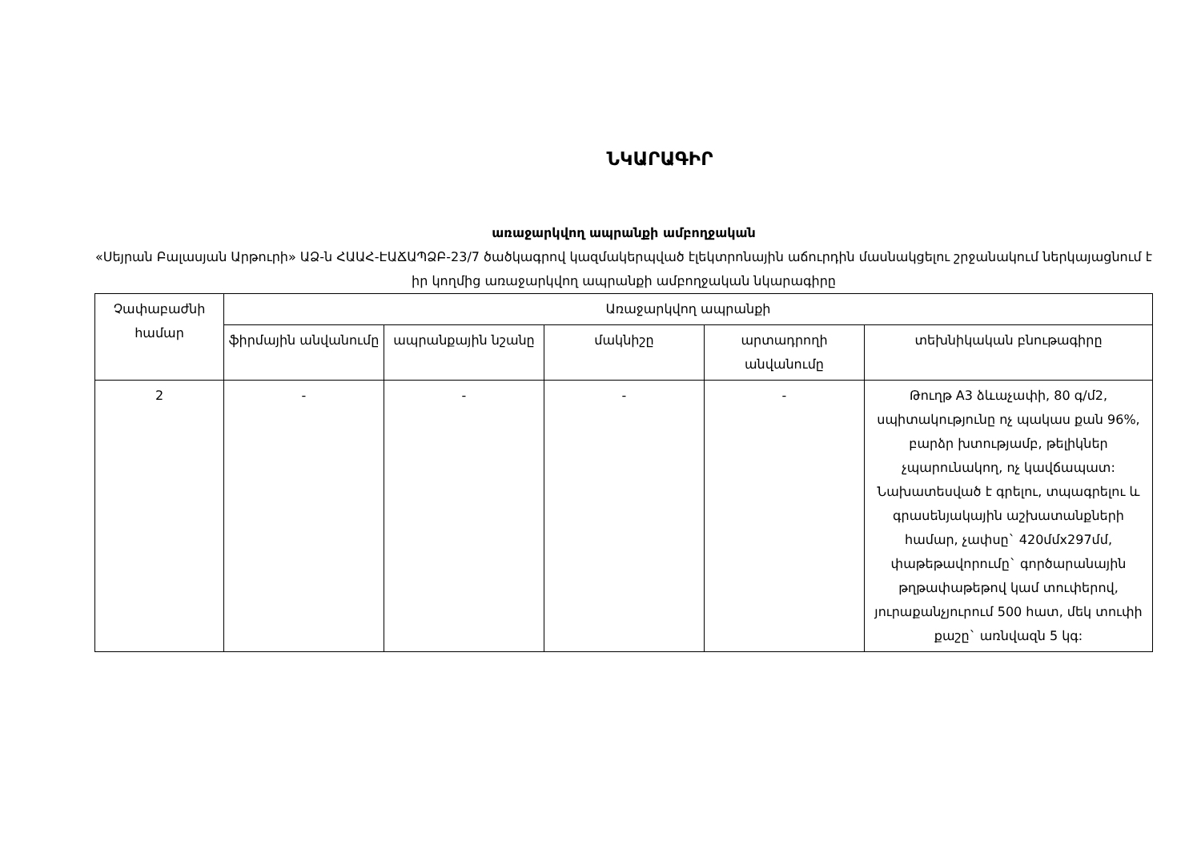ՆԿԱՐԱԳԻՐ
առաջարկվող ապրանքի ամբողջական
«Սեյրան Բալասյան Արթուրի» ԱՁ-ն ՀԱԱՀ-ԷԱՃԱՊՁԲ-23/7 ծածկագրով կազմակերպված էլեկտրոնային աճուրդին մասնակցելու շրջանակում ներկայացնում է իր կողմից առաջարկվող ապրանքի ամբողջական նկարագիրը
| Չափաբաժնի համար | Առաջարկվող ապրանքի | | | | |
| --- | --- | --- | --- | --- | --- |
| | ֆիրմային անվանումը | ապրանքային նշանը | մակնիշը | արտադրողի անվանումը | տեխնիկական բնութագիրը |
| 2 | - | - | - | - | Թուղթ A3 ձևաչափի, 80 գ/մ2, սպիտակությունը ոչ պակաս քան 96%, բարձր խտությամբ, թելիկներ չպարունակող, ոչ կավճապատ: Նախատեսված է գրելու, տպագրելու և գրասենյակային աշխատանքների համար, չափսը` 420մմx297մմ, փաթեթավորումը` գործարանային թղթափաթեթով կամ տուփերով, յուրաքանչյուրում 500 հատ, մեկ տուփի քաշը` առնվազն 5 կգ: |